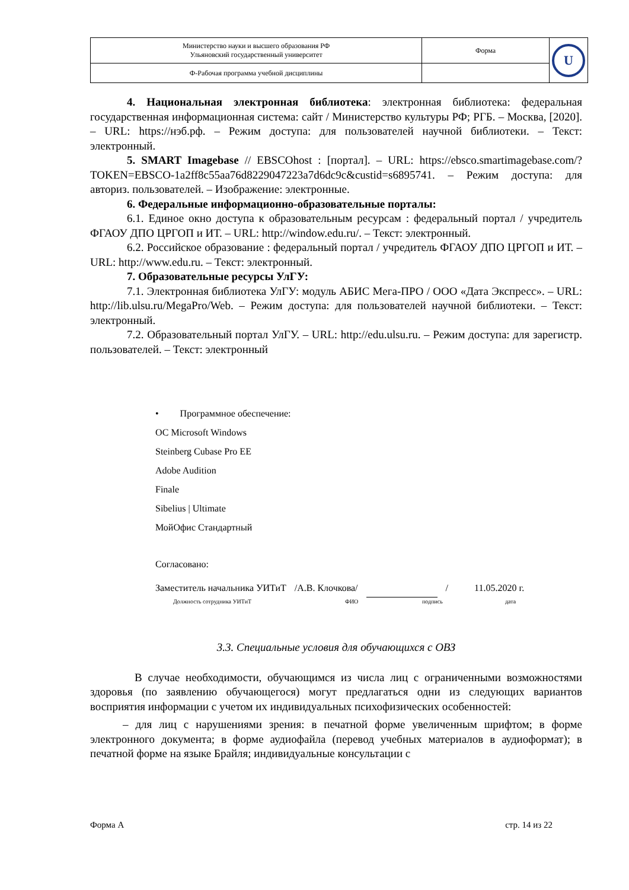| Министерство науки и высшего образования РФ Ульяновский государственный университет | Форма | U |
| Ф-Рабочая программа учебной дисциплины | | |
4. Национальная электронная библиотека: электронная библиотека: федеральная государственная информационная система: сайт / Министерство культуры РФ; РГБ. – Москва, [2020]. – URL: https://нэб.рф. – Режим доступа: для пользователей научной библиотеки. – Текст: электронный.
5. SMART Imagebase // EBSCOhost : [портал]. – URL: https://ebsco.smartimagebase.com/?TOKEN=EBSCO-1a2ff8c55aa76d8229047223a7d6dc9c&custid=s6895741. – Режим доступа: для авториз. пользователей. – Изображение: электронные.
6. Федеральные информационно-образовательные порталы:
6.1. Единое окно доступа к образовательным ресурсам : федеральный портал / учредитель ФГАОУ ДПО ЦРГОП и ИТ. – URL: http://window.edu.ru/. – Текст: электронный.
6.2. Российское образование : федеральный портал / учредитель ФГАОУ ДПО ЦРГОП и ИТ. – URL: http://www.edu.ru. – Текст: электронный.
7. Образовательные ресурсы УлГУ:
7.1. Электронная библиотека УлГУ: модуль АБИС Мега-ПРО / ООО «Дата Экспресс». – URL: http://lib.ulsu.ru/MegaPro/Web. – Режим доступа: для пользователей научной библиотеки. – Текст: электронный.
7.2. Образовательный портал УлГУ. – URL: http://edu.ulsu.ru. – Режим доступа: для зарегистр. пользователей. – Текст: электронный
• Программное обеспечение:
ОС Microsoft Windows
Steinberg Cubase Pro EE
Adobe Audition
Finale
Sibelius | Ultimate
МойОфис Стандартный
Согласовано:
Заместитель начальника УИТиТ /А.В. Клочкова/ / 11.05.2020 г.
Должность сотрудника УИТиТ ФИО подпись дата
3.3. Специальные условия для обучающихся с ОВЗ
В случае необходимости, обучающимся из числа лиц с ограниченными возможностями здоровья (по заявлению обучающегося) могут предлагаться одни из следующих вариантов восприятия информации с учетом их индивидуальных психофизических особенностей:
– для лиц с нарушениями зрения: в печатной форме увеличенным шрифтом; в форме электронного документа; в форме аудиофайла (перевод учебных материалов в аудиоформат); в печатной форме на языке Брайля; индивидуальные консультации с
Форма А стр. 14 из 22